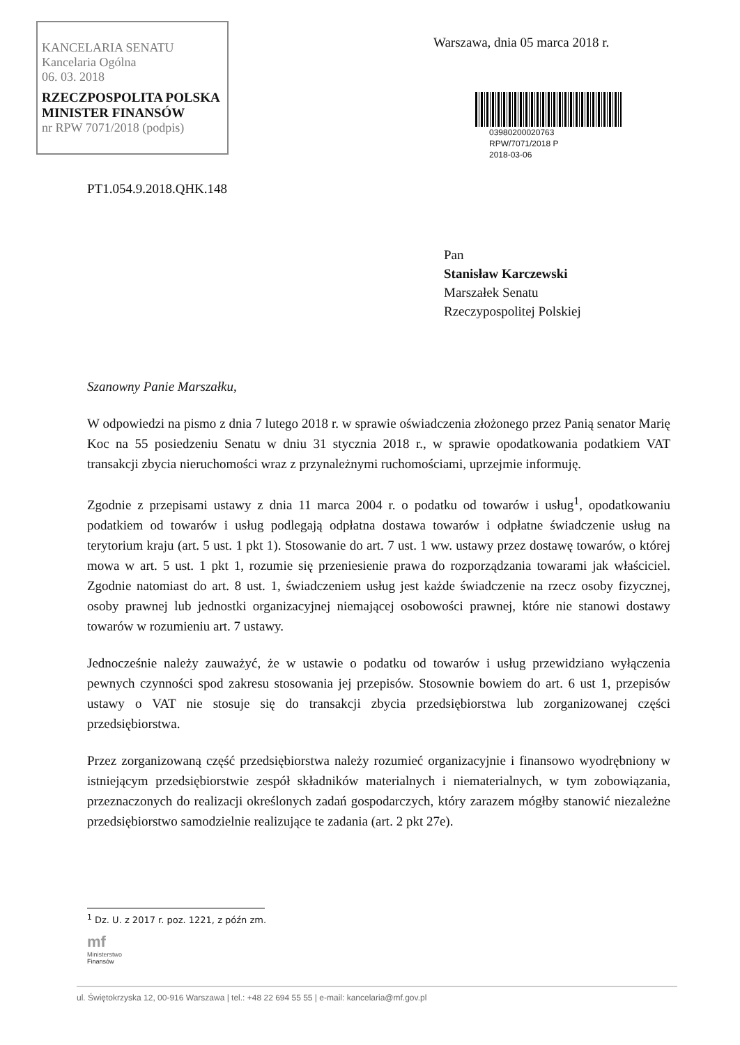KANCELARIA SENATU
Kancelaria Ogólna
06. 03. 2018
RZECZPOSPOLITA POLSKA
MINISTER FINANSÓW
nr RPW 7071/2018 (podpis)
Warszawa, dnia 05 marca 2018 r.
03980200020763
RPW/7071/2018 P
2018-03-06
PT1.054.9.2018.QHK.148
Pan
Stanisław Karczewski
Marszałek Senatu
Rzeczypospolitej Polskiej
Szanowny Panie Marszałku,
W odpowiedzi na pismo z dnia 7 lutego 2018 r. w sprawie oświadczenia złożonego przez Panią senator Marię Koc na 55 posiedzeniu Senatu w dniu 31 stycznia 2018 r., w sprawie opodatkowania podatkiem VAT transakcji zbycia nieruchomości wraz z przynależnymi ruchomościami, uprzejmie informuję.
Zgodnie z przepisami ustawy z dnia 11 marca 2004 r. o podatku od towarów i usług<sup>1</sup>, opodatkowaniu podatkiem od towarów i usług podlegają odpłatna dostawa towarów i odpłatne świadczenie usług na terytorium kraju (art. 5 ust. 1 pkt 1). Stosowanie do art. 7 ust. 1 ww. ustawy przez dostawę towarów, o której mowa w art. 5 ust. 1 pkt 1, rozumie się przeniesienie prawa do rozporządzania towarami jak właściciel. Zgodnie natomiast do art. 8 ust. 1, świadczeniem usług jest każde świadczenie na rzecz osoby fizycznej, osoby prawnej lub jednostki organizacyjnej niemającej osobowości prawnej, które nie stanowi dostawy towarów w rozumieniu art. 7 ustawy.
Jednocześnie należy zauważyć, że w ustawie o podatku od towarów i usług przewidziano wyłączenia pewnych czynności spod zakresu stosowania jej przepisów. Stosownie bowiem do art. 6 ust 1, przepisów ustawy o VAT nie stosuje się do transakcji zbycia przedsiębiorstwa lub zorganizowanej części przedsiębiorstwa.
Przez zorganizowaną część przedsiębiorstwa należy rozumieć organizacyjnie i finansowo wyodrębniony w istniejącym przedsiębiorstwie zespół składników materialnych i niematerialnych, w tym zobowiązania, przeznaczonych do realizacji określonych zadań gospodarczych, który zarazem mógłby stanowić niezależne przedsiębiorstwo samodzielnie realizujące te zadania (art. 2 pkt 27e).
<sup>1</sup> Dz. U. z 2017 r. poz. 1221, z późn zm.
mf
Ministerstwo
Finansów
ul. Świętokrzyska 12, 00-916 Warszawa | tel.: +48 22 694 55 55 | e-mail: kancelaria@mf.gov.pl